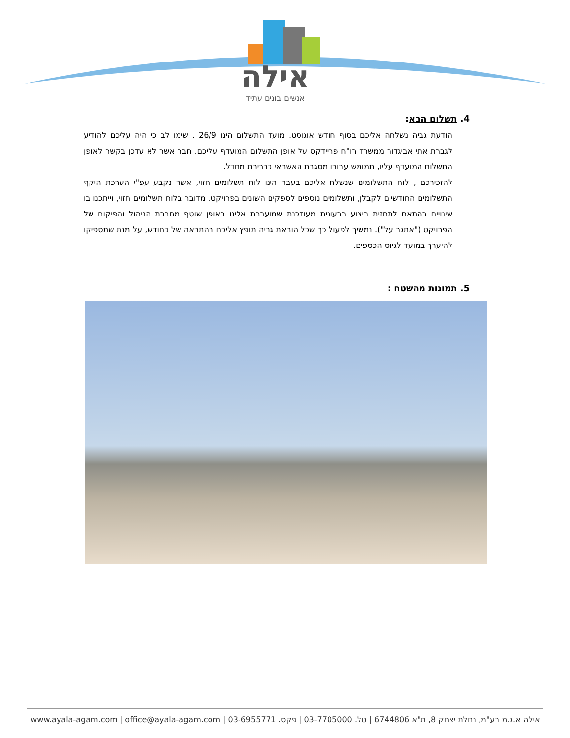אילה
אנשים בונים עתיד
4. תשלום הבא:
הודעת גביה נשלחה אליכם בסוף חודש אוגוסט. מועד התשלום הינו 26/9 . שימו לב כי היה עליכם להודיע לגברת אתי אביגדור ממשרד רו"ח פריידקס על אופן התשלום המועדף עליכם. חבר אשר לא עדכן בקשר לאופן התשלום המועדף עליו, תמומש עבורו מסגרת האשראי כברירת מחדל.
להזכירכם , לוח התשלומים שנשלח אליכם בעבר הינו לוח תשלומים חזוי, אשר נקבע עפ"י הערכת היקף התשלומים החודשיים לקבלן, ותשלומים נוספים לספקים השונים בפרויקט. מדובר בלוח תשלומים חזוי, וייתכנו בו שינויים בהתאם לתחזית ביצוע רבעונית מעודכנת שמועברת אלינו באופן שוטף מחברת הניהול והפיקוח של הפרויקט ("אתגר על"). נמשיך לפעול כך שכל הוראת גביה תופץ אליכם בהתראה של כחודש, על מנת שתספיקו להיערך במועד לגיוס הכספים.
5. תמונות מהשטח :
אילה א.ג.מ בע"מ, נחלת יצחק 8, ת"א 6744806 | טל. 03-7705000 | פקס. 03-6955771 | www.ayala-agam.com | office@ayala-agam.com